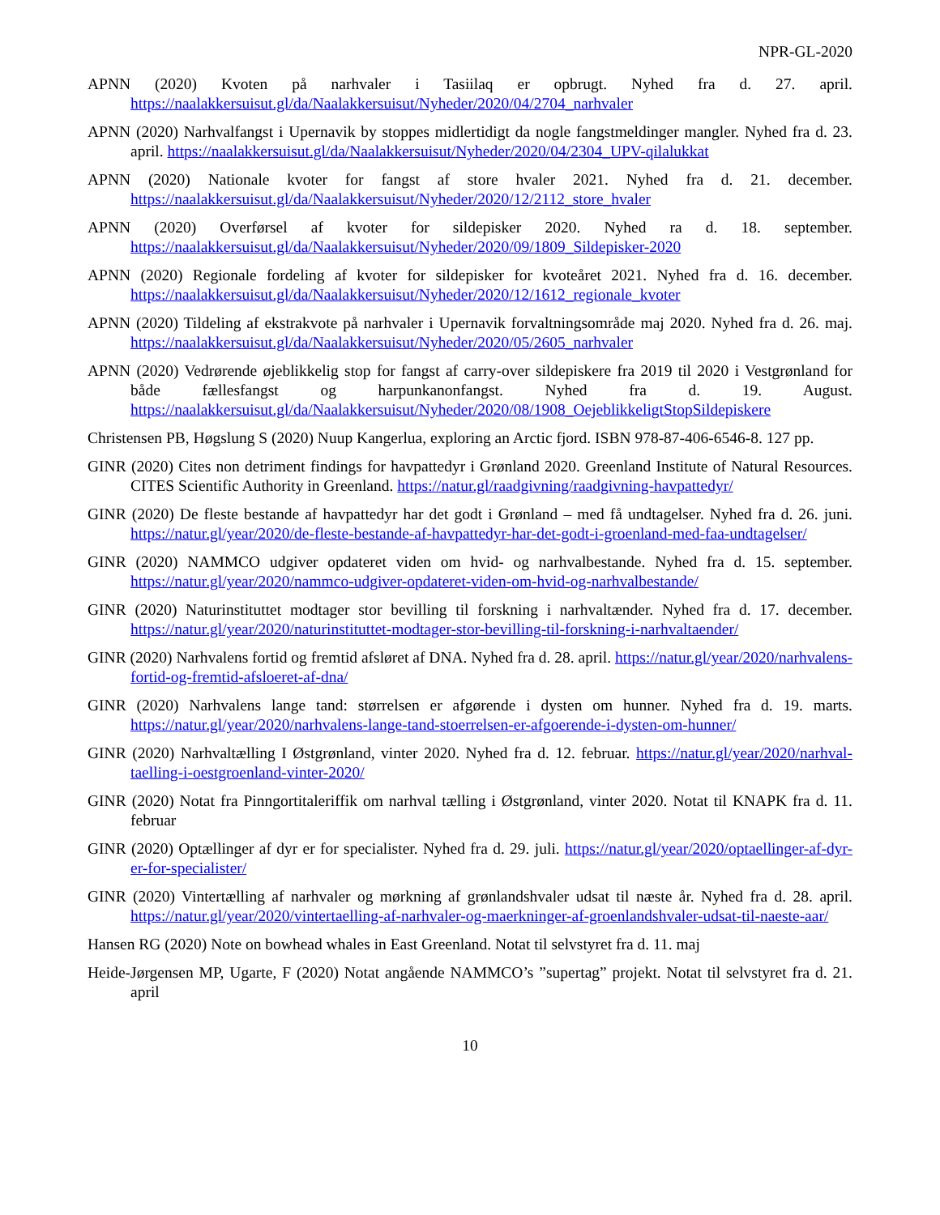NPR-GL-2020
APNN (2020) Kvoten på narhvaler i Tasiilaq er opbrugt. Nyhed fra d. 27. april. https://naalakkersuisut.gl/da/Naalakkersuisut/Nyheder/2020/04/2704_narhvaler
APNN (2020) Narhvalfangst i Upernavik by stoppes midlertidigt da nogle fangstmeldinger mangler. Nyhed fra d. 23. april. https://naalakkersuisut.gl/da/Naalakkersuisut/Nyheder/2020/04/2304_UPV-qilalukkat
APNN (2020) Nationale kvoter for fangst af store hvaler 2021. Nyhed fra d. 21. december. https://naalakkersuisut.gl/da/Naalakkersuisut/Nyheder/2020/12/2112_store_hvaler
APNN (2020) Overførsel af kvoter for sildepisker 2020. Nyhed ra d. 18. september. https://naalakkersuisut.gl/da/Naalakkersuisut/Nyheder/2020/09/1809_Sildepisker-2020
APNN (2020) Regionale fordeling af kvoter for sildepisker for kvoteåret 2021. Nyhed fra d. 16. december. https://naalakkersuisut.gl/da/Naalakkersuisut/Nyheder/2020/12/1612_regionale_kvoter
APNN (2020) Tildeling af ekstrakvote på narhvaler i Upernavik forvaltningsområde maj 2020. Nyhed fra d. 26. maj. https://naalakkersuisut.gl/da/Naalakkersuisut/Nyheder/2020/05/2605_narhvaler
APNN (2020) Vedrørende øjeblikkelig stop for fangst af carry-over sildepiskere fra 2019 til 2020 i Vestgrønland for både fællesfangst og harpunkanonfangst. Nyhed fra d. 19. August. https://naalakkersuisut.gl/da/Naalakkersuisut/Nyheder/2020/08/1908_OejeblikkeligtStopSildepiskere
Christensen PB, Høgslung S (2020) Nuup Kangerlua, exploring an Arctic fjord. ISBN 978-87-406-6546-8. 127 pp.
GINR (2020) Cites non detriment findings for havpattedyr i Grønland 2020. Greenland Institute of Natural Resources. CITES Scientific Authority in Greenland. https://natur.gl/raadgivning/raadgivning-havpattedyr/
GINR (2020) De fleste bestande af havpattedyr har det godt i Grønland – med få undtagelser. Nyhed fra d. 26. juni. https://natur.gl/year/2020/de-fleste-bestande-af-havpattedyr-har-det-godt-i-groenland-med-faa-undtagelser/
GINR (2020) NAMMCO udgiver opdateret viden om hvid- og narhvalbestande. Nyhed fra d. 15. september. https://natur.gl/year/2020/nammco-udgiver-opdateret-viden-om-hvid-og-narhvalbestande/
GINR (2020) Naturinstituttet modtager stor bevilling til forskning i narhvaltænder. Nyhed fra d. 17. december. https://natur.gl/year/2020/naturinstituttet-modtager-stor-bevilling-til-forskning-i-narhvaltaender/
GINR (2020) Narhvalens fortid og fremtid afsløret af DNA. Nyhed fra d. 28. april. https://natur.gl/year/2020/narhvalens-fortid-og-fremtid-afsloeret-af-dna/
GINR (2020) Narhvalens lange tand: størrelsen er afgørende i dysten om hunner. Nyhed fra d. 19. marts. https://natur.gl/year/2020/narhvalens-lange-tand-stoerrelsen-er-afgoerende-i-dysten-om-hunner/
GINR (2020) Narhvaltælling I Østgrønland, vinter 2020. Nyhed fra d. 12. februar. https://natur.gl/year/2020/narhval-taelling-i-oestgroenland-vinter-2020/
GINR (2020) Notat fra Pinngortitaleriffik om narhval tælling i Østgrønland, vinter 2020. Notat til KNAPK fra d. 11. februar
GINR (2020) Optællinger af dyr er for specialister. Nyhed fra d. 29. juli. https://natur.gl/year/2020/optaellinger-af-dyr-er-for-specialister/
GINR (2020) Vintertælling af narhvaler og mørkning af grønlandshvaler udsat til næste år. Nyhed fra d. 28. april. https://natur.gl/year/2020/vintertaelling-af-narhvaler-og-maerkninger-af-groenlandshvaler-udsat-til-naeste-aar/
Hansen RG (2020) Note on bowhead whales in East Greenland. Notat til selvstyret fra d. 11. maj
Heide-Jørgensen MP, Ugarte, F (2020) Notat angående NAMMCO’s ”supertag” projekt. Notat til selvstyret fra d. 21. april
10